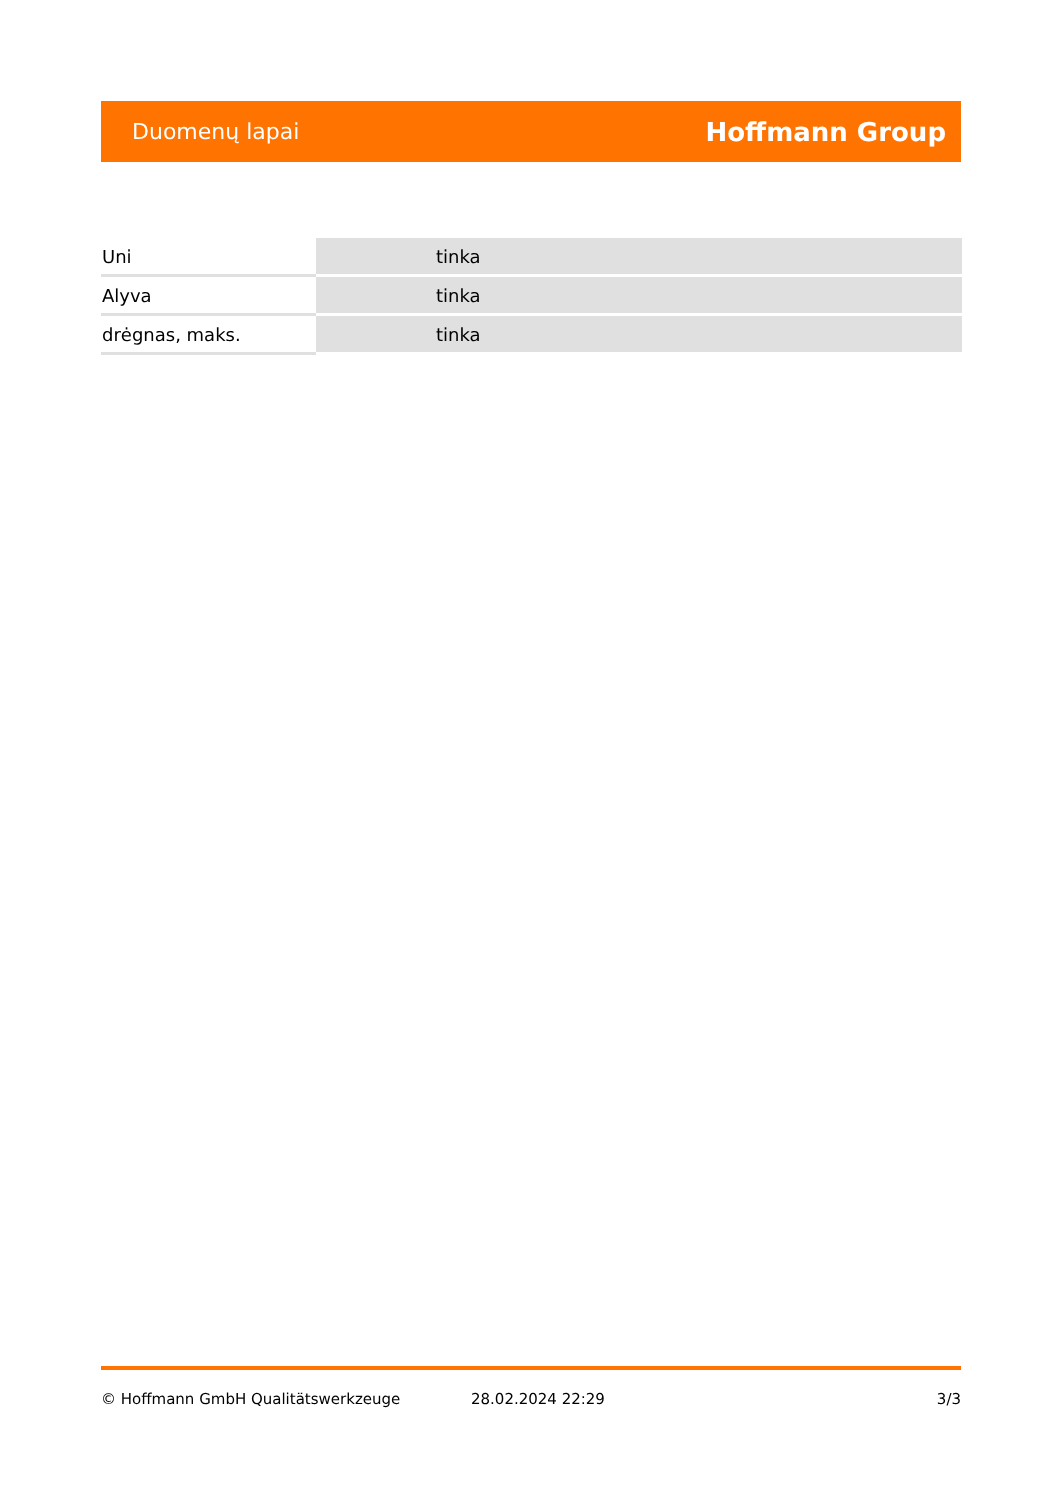Duomenų lapai Hoffmann Group
| Uni | tinka |
| Alyva | tinka |
| drėgnas, maks. | tinka |
© Hoffmann GmbH Qualitätswerkzeuge 28.02.2024 22:29 3/3